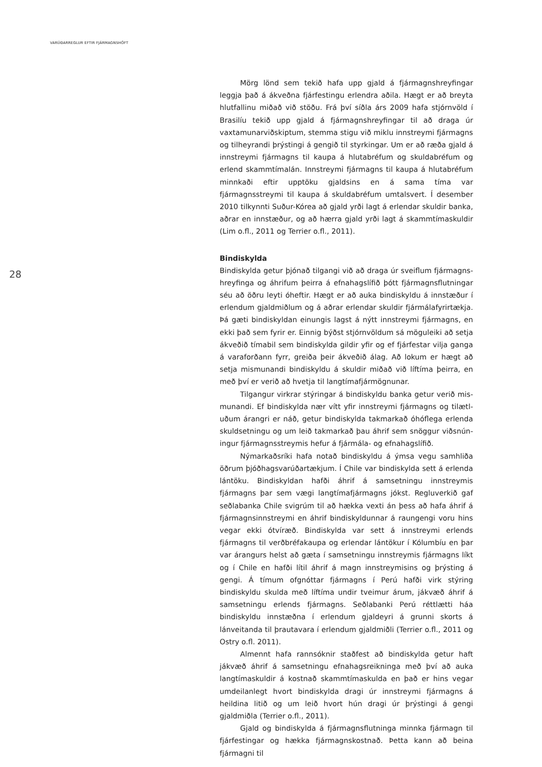VARÚÐARREGLUR EFTIR FJÁRMAGNSHÖFT
28
Mörg lönd sem tekið hafa upp gjald á fjármagnshreyfingar leggja það á ákveðna fjárfestingu erlendra aðila. Hægt er að breyta hlutfallinu miðað við stöðu. Frá því síðla árs 2009 hafa stjórnvöld í Brasilíu tekið upp gjald á fjármagnshreyfingar til að draga úr vaxtamunarviðskiptum, stemma stigu við miklu innstreymi fjármagns og tilheyrandi þrýstingi á gengið til styrkingar. Um er að ræða gjald á innstreymi fjármagns til kaupa á hlutabréfum og skuldabréfum og erlend skammtímalán. Innstreymi fjármagns til kaupa á hlutabréfum minnkaði eftir upptöku gjaldsins en á sama tíma var fjármagnsstreymi til kaupa á skuldabréfum umtalsvert. Í desember 2010 tilkynnti Suður-Kórea að gjald yrði lagt á erlendar skuldir banka, aðrar en innstæður, og að hærra gjald yrði lagt á skammtímaskuldir (Lim o.fl., 2011 og Terrier o.fl., 2011).
Bindiskylda
Bindiskylda getur þjónað tilgangi við að draga úr sveiflum fjármagns­hreyfinga og áhrifum þeirra á efnahagslífið þótt fjármagnsflutningar séu að öðru leyti óheftir. Hægt er að auka bindiskyldu á innstæður í erlendum gjaldmiðlum og á aðrar erlendar skuldir fjármálafyrirtækja. Þá gæti bindiskyldan einungis lagst á nýtt innstreymi fjármagns, en ekki það sem fyrir er. Einnig býðst stjórnvöldum sá möguleiki að setja ákveðið tímabil sem bindiskylda gildir yfir og ef fjárfestar vilja ganga á varaforðann fyrr, greiða þeir ákveðið álag. Að lokum er hægt að setja mismunandi bindiskyldu á skuldir miðað við líftíma þeirra, en með því er verið að hvetja til langtímafjármögnunar.
Tilgangur virkrar stýringar á bindiskyldu banka getur verið mis­munandi. Ef bindiskylda nær vítt yfir innstreymi fjármagns og tilætl­uðum árangri er náð, getur bindiskylda takmarkað óhóflega erlenda skuldsetningu og um leið takmarkað þau áhrif sem snöggur viðsnún­ingur fjármagnsstreymis hefur á fjármála- og efnahagslífið.
Nýmarkaðsríki hafa notað bindiskyldu á ýmsa vegu samhliða öðrum þjóðhagsvarúðartækjum. Í Chile var bindiskylda sett á erlenda lántöku. Bindiskyldan hafði áhrif á samsetningu innstreymis fjármagns þar sem vægi langtímafjármagns jókst. Regluverkið gaf seðlabanka Chile svigrúm til að hækka vexti án þess að hafa áhrif á fjármagns­innstreymi en áhrif bindiskyldunnar á raungengi voru hins vegar ekki ótvíræð. Bindiskylda var sett á innstreymi erlends fjármagns til verð­bréfakaupa og erlendar lántökur í Kólumbíu en þar var árangurs helst að gæta í samsetningu innstreymis fjármagns líkt og í Chile en hafði lítil áhrif á magn innstreymisins og þrýsting á gengi. Á tímum ofgnóttar fjármagns í Perú hafði virk stýring bindiskyldu skulda með líftíma undir tveimur árum, jákvæð áhrif á samsetningu erlends fjármagns. Seðla­banki Perú réttlætti háa bindiskyldu innstæðna í erlendum gjaldeyri á grunni skorts á lánveitanda til þrautavara í erlendum gjaldmiðli (Terrier o.fl., 2011 og Ostry o.fl. 2011).
Almennt hafa rannsóknir staðfest að bindiskylda getur haft jákvæð áhrif á samsetningu efnahagsreikninga með því að auka langtímaskuldir á kostnað skammtímaskulda en það er hins vegar umdeilanlegt hvort bindiskylda dragi úr innstreymi fjármagns á heildina litið og um leið hvort hún dragi úr þrýstingi á gengi gjaldmiðla (Terrier o.fl., 2011).
Gjald og bindiskylda á fjármagnsflutninga minnka fjármagn til fjár­festingar og hækka fjármagnskostnað. Þetta kann að beina fjármagni til